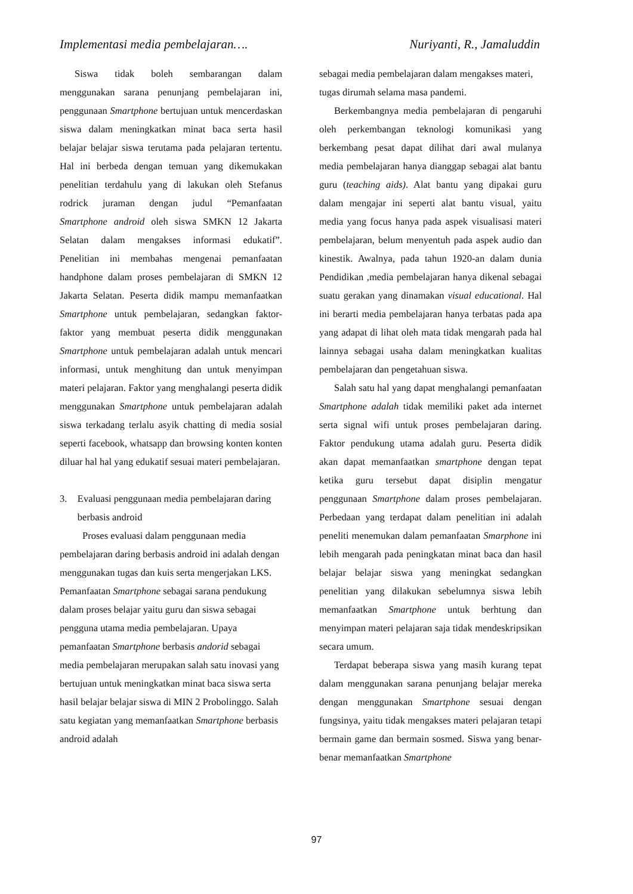Implementasi media pembelajaran…. Nuriyanti, R., Jamaluddin
Siswa tidak boleh sembarangan dalam menggunakan sarana penunjang pembelajaran ini, penggunaan Smartphone bertujuan untuk mencerdaskan siswa dalam meningkatkan minat baca serta hasil belajar belajar siswa terutama pada pelajaran tertentu. Hal ini berbeda dengan temuan yang dikemukakan penelitian terdahulu yang di lakukan oleh Stefanus rodrick juraman dengan judul “Pemanfaatan Smartphone android oleh siswa SMKN 12 Jakarta Selatan dalam mengakses informasi edukatif”. Penelitian ini membahas mengenai pemanfaatan handphone dalam proses pembelajaran di SMKN 12 Jakarta Selatan. Peserta didik mampu memanfaatkan Smartphone untuk pembelajaran, sedangkan faktor-faktor yang membuat peserta didik menggunakan Smartphone untuk pembelajaran adalah untuk mencari informasi, untuk menghitung dan untuk menyimpan materi pelajaran. Faktor yang menghalangi peserta didik menggunakan Smartphone untuk pembelajaran adalah siswa terkadang terlalu asyik chatting di media sosial seperti facebook, whatsapp dan browsing konten konten diluar hal hal yang edukatif sesuai materi pembelajaran.
3. Evaluasi penggunaan media pembelajaran daring berbasis android
Proses evaluasi dalam penggunaan media pembelajaran daring berbasis android ini adalah dengan menggunakan tugas dan kuis serta mengerjakan LKS. Pemanfaatan Smartphone sebagai sarana pendukung dalam proses belajar yaitu guru dan siswa sebagai pengguna utama media pembelajaran. Upaya pemanfaatan Smartphone berbasis andorid sebagai media pembelajaran merupakan salah satu inovasi yang bertujuan untuk meningkatkan minat baca siswa serta hasil belajar belajar siswa di MIN 2 Probolinggo. Salah satu kegiatan yang memanfaatkan Smartphone berbasis android adalah
sebagai media pembelajaran dalam mengakses materi, tugas dirumah selama masa pandemi.
Berkembangnya media pembelajaran di pengaruhi oleh perkembangan teknologi komunikasi yang berkembang pesat dapat dilihat dari awal mulanya media pembelajaran hanya dianggap sebagai alat bantu guru (teaching aids). Alat bantu yang dipakai guru dalam mengajar ini seperti alat bantu visual, yaitu media yang focus hanya pada aspek visualisasi materi pembelajaran, belum menyentuh pada aspek audio dan kinestik. Awalnya, pada tahun 1920-an dalam dunia Pendidikan ,media pembelajaran hanya dikenal sebagai suatu gerakan yang dinamakan visual educational. Hal ini berarti media pembelajaran hanya terbatas pada apa yang adapat di lihat oleh mata tidak mengarah pada hal lainnya sebagai usaha dalam meningkatkan kualitas pembelajaran dan pengetahuan siswa.
Salah satu hal yang dapat menghalangi pemanfaatan Smartphone adalah tidak memiliki paket ada internet serta signal wifi untuk proses pembelajaran daring. Faktor pendukung utama adalah guru. Peserta didik akan dapat memanfaatkan smartphone dengan tepat ketika guru tersebut dapat disiplin mengatur penggunaan Smartphone dalam proses pembelajaran. Perbedaan yang terdapat dalam penelitian ini adalah peneliti menemukan dalam pemanfaatan Smarphone ini lebih mengarah pada peningkatan minat baca dan hasil belajar belajar siswa yang meningkat sedangkan penelitian yang dilakukan sebelumnya siswa lebih memanfaatkan Smartphone untuk berhtung dan menyimpan materi pelajaran saja tidak mendeskripsikan secara umum.
Terdapat beberapa siswa yang masih kurang tepat dalam menggunakan sarana penunjang belajar mereka dengan menggunakan Smartphone sesuai dengan fungsinya, yaitu tidak mengakses materi pelajaran tetapi bermain game dan bermain sosmed. Siswa yang benar-benar memanfaatkan Smartphone
97